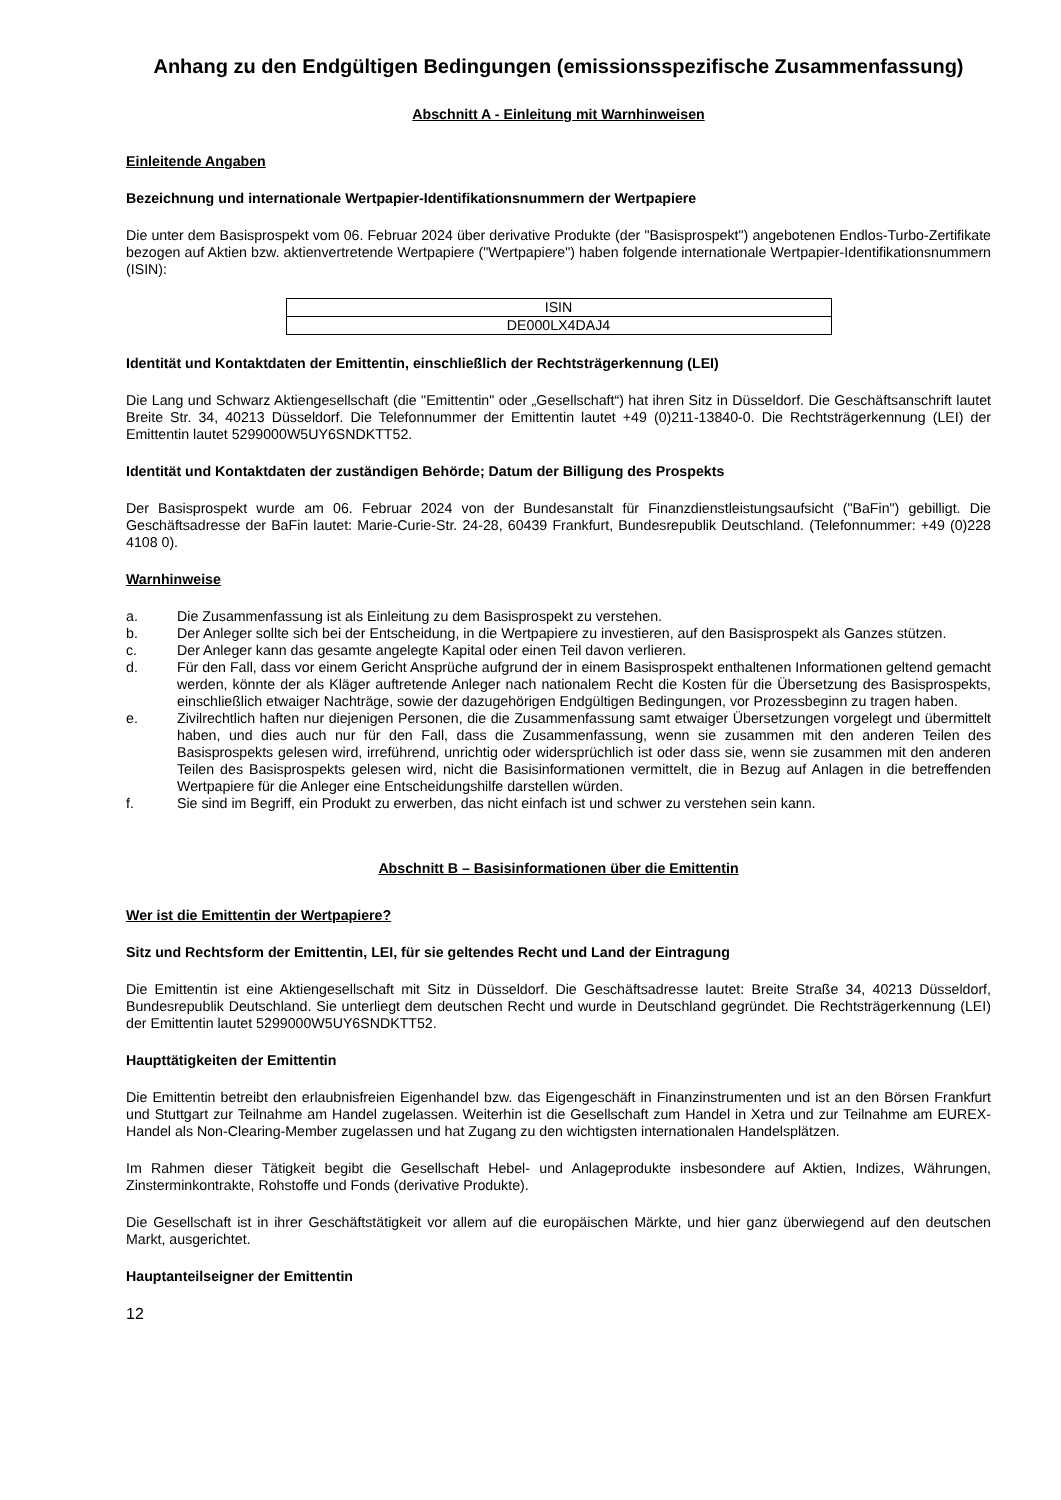Anhang zu den Endgültigen Bedingungen (emissionsspezifische Zusammenfassung)
Abschnitt A - Einleitung mit Warnhinweisen
Einleitende Angaben
Bezeichnung und internationale Wertpapier-Identifikationsnummern der Wertpapiere
Die unter dem Basisprospekt vom 06. Februar 2024 über derivative Produkte (der "Basisprospekt") angebotenen Endlos-Turbo-Zertifikate bezogen auf Aktien bzw. aktienvertretende Wertpapiere ("Wertpapiere") haben folgende internationale Wertpapier-Identifikationsnummern (ISIN):
| ISIN |
| DE000LX4DAJ4 |
Identität und Kontaktdaten der Emittentin, einschließlich der Rechtsträgerkennung (LEI)
Die Lang und Schwarz Aktiengesellschaft (die "Emittentin" oder „Gesellschaft“) hat ihren Sitz in Düsseldorf. Die Geschäftsanschrift lautet Breite Str. 34, 40213 Düsseldorf. Die Telefonnummer der Emittentin lautet +49 (0)211-13840-0. Die Rechtsträgerkennung (LEI) der Emittentin lautet 5299000W5UY6SNDKTT52.
Identität und Kontaktdaten der zuständigen Behörde; Datum der Billigung des Prospekts
Der Basisprospekt wurde am 06. Februar 2024 von der Bundesanstalt für Finanzdienstleistungsaufsicht ("BaFin") gebilligt. Die Geschäftsadresse der BaFin lautet: Marie-Curie-Str. 24-28, 60439 Frankfurt, Bundesrepublik Deutschland. (Telefonnummer: +49 (0)228 4108 0).
Warnhinweise
a. Die Zusammenfassung ist als Einleitung zu dem Basisprospekt zu verstehen.
b. Der Anleger sollte sich bei der Entscheidung, in die Wertpapiere zu investieren, auf den Basisprospekt als Ganzes stützen.
c. Der Anleger kann das gesamte angelegte Kapital oder einen Teil davon verlieren.
d. Für den Fall, dass vor einem Gericht Ansprüche aufgrund der in einem Basisprospekt enthaltenen Informationen geltend gemacht werden, könnte der als Kläger auftretende Anleger nach nationalem Recht die Kosten für die Übersetzung des Basisprospekts, einschließlich etwaiger Nachträge, sowie der dazugehörigen Endgültigen Bedingungen, vor Prozessbeginn zu tragen haben.
e. Zivilrechtlich haften nur diejenigen Personen, die die Zusammenfassung samt etwaiger Übersetzungen vorgelegt und übermittelt haben, und dies auch nur für den Fall, dass die Zusammenfassung, wenn sie zusammen mit den anderen Teilen des Basisprospekts gelesen wird, irreführend, unrichtig oder widersprüchlich ist oder dass sie, wenn sie zusammen mit den anderen Teilen des Basisprospekts gelesen wird, nicht die Basisinformationen vermittelt, die in Bezug auf Anlagen in die betreffenden Wertpapiere für die Anleger eine Entscheidungshilfe darstellen würden.
f. Sie sind im Begriff, ein Produkt zu erwerben, das nicht einfach ist und schwer zu verstehen sein kann.
Abschnitt B – Basisinformationen über die Emittentin
Wer ist die Emittentin der Wertpapiere?
Sitz und Rechtsform der Emittentin, LEI, für sie geltendes Recht und Land der Eintragung
Die Emittentin ist eine Aktiengesellschaft mit Sitz in Düsseldorf. Die Geschäftsadresse lautet: Breite Straße 34, 40213 Düsseldorf, Bundesrepublik Deutschland. Sie unterliegt dem deutschen Recht und wurde in Deutschland gegründet. Die Rechtsträgerkennung (LEI) der Emittentin lautet 5299000W5UY6SNDKTT52.
Haupttätigkeiten der Emittentin
Die Emittentin betreibt den erlaubnisfreien Eigenhandel bzw. das Eigengeschäft in Finanzinstrumenten und ist an den Börsen Frankfurt und Stuttgart zur Teilnahme am Handel zugelassen. Weiterhin ist die Gesellschaft zum Handel in Xetra und zur Teilnahme am EUREX-Handel als Non-Clearing-Member zugelassen und hat Zugang zu den wichtigsten internationalen Handelsplätzen.
Im Rahmen dieser Tätigkeit begibt die Gesellschaft Hebel- und Anlageprodukte insbesondere auf Aktien, Indizes, Währungen, Zinsterminkontrakte, Rohstoffe und Fonds (derivative Produkte).
Die Gesellschaft ist in ihrer Geschäftstätigkeit vor allem auf die europäischen Märkte, und hier ganz überwiegend auf den deutschen Markt, ausgerichtet.
Hauptanteilseigner der Emittentin
12